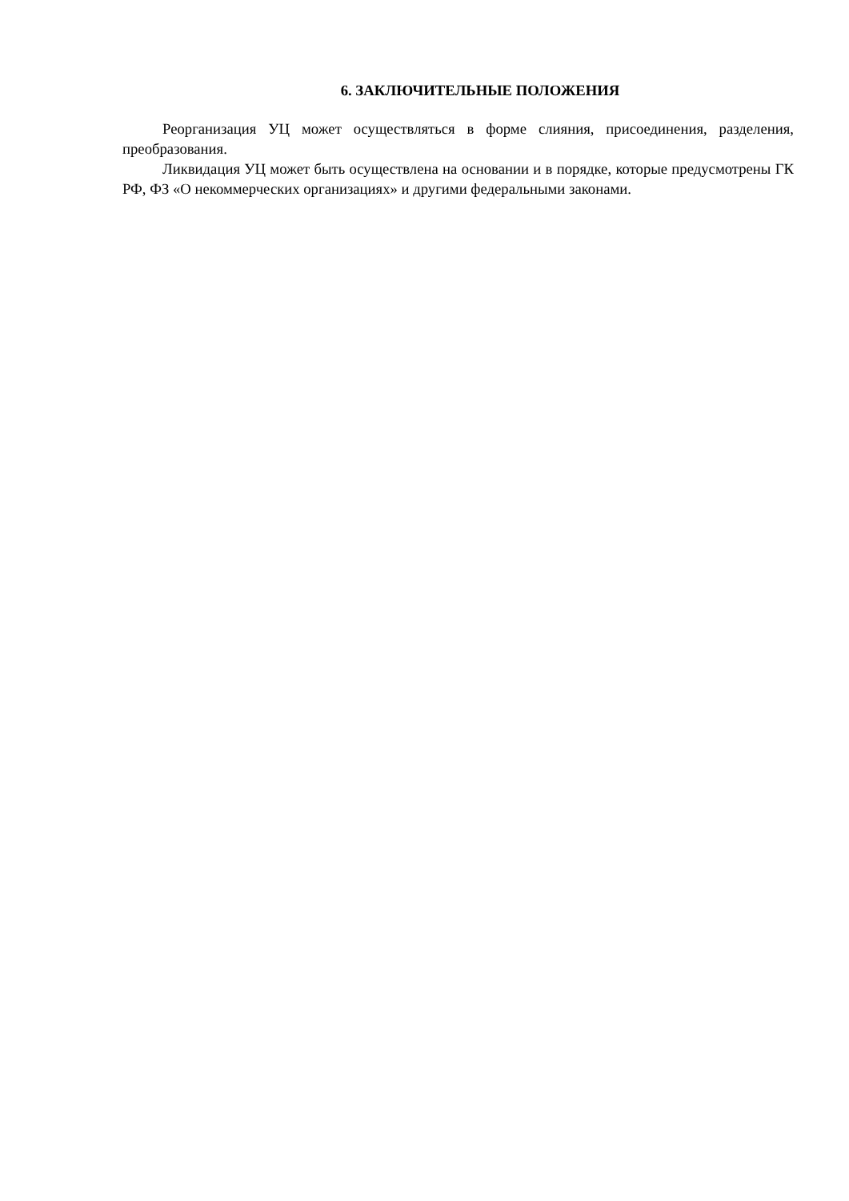6. ЗАКЛЮЧИТЕЛЬНЫЕ ПОЛОЖЕНИЯ
Реорганизация УЦ может осуществляться в форме слияния, присоединения, разделения, преобразования.
Ликвидация УЦ может быть осуществлена на основании и в порядке, которые предусмотрены ГК РФ, ФЗ «О некоммерческих организациях» и другими федеральными законами.